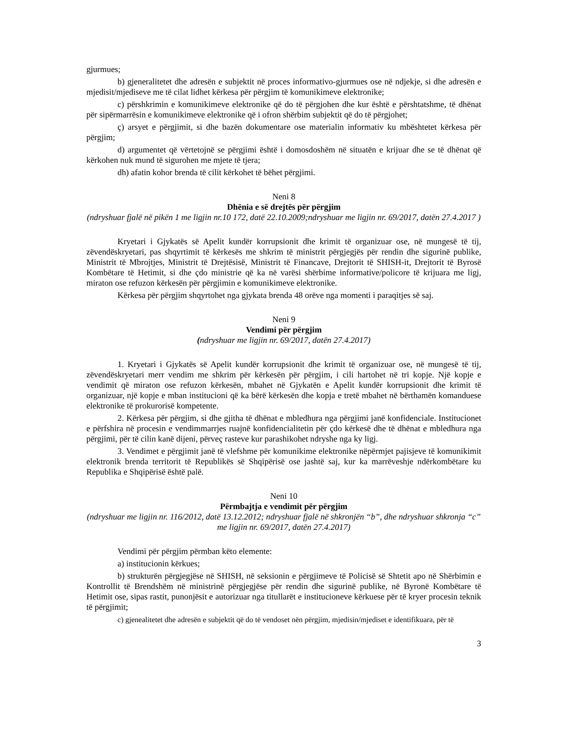gjurmues;
b) gjeneralitetet dhe adresën e subjektit në proces informativo-gjurmues ose në ndjekje, si dhe adresën e mjedisit/mjediseve me të cilat lidhet kërkesa për përgjim të komunikimeve elektronike;
c) përshkrimin e komunikimeve elektronike që do të përgjohen dhe kur është e përshtatshme, të dhënat për sipërmarrësin e komunikimeve elektronike që i ofron shërbim subjektit që do të përgjohet;
ç) arsyet e përgjimit, si dhe bazën dokumentare ose materialin informativ ku mbështetet kërkesa për përgjim;
d) argumentet që vërtetojnë se përgjimi është i domosdoshëm në situatën e krijuar dhe se të dhënat që kërkohen nuk mund të sigurohen me mjete të tjera;
dh) afatin kohor brenda të cilit kërkohet të bëhet përgjimi.
Neni 8
Dhënia e së drejtës për përgjim
(ndryshuar fjalë në pikën 1 me ligjin nr.10 172, datë 22.10.2009;ndryshuar me ligjin nr. 69/2017, datën 27.4.2017 )
Kryetari i Gjykatës së Apelit kundër korrupsionit dhe krimit të organizuar ose, në mungesë të tij, zëvendëskryetari, pas shqyrtimit të kërkesës me shkrim të ministrit përgjegjës për rendin dhe sigurinë publike, Ministrit të Mbrojtjes, Ministrit të Drejtësisë, Ministrit të Financave, Drejtorit të SHISH-it, Drejtorit të Byrosë Kombëtare të Hetimit, si dhe çdo ministrie që ka në varësi shërbime informative/policore të krijuara me ligj, miraton ose refuzon kërkesën për përgjimin e komunikimeve elektronike.
Kërkesa për përgjim shqyrtohet nga gjykata brenda 48 orëve nga momenti i paraqitjes së saj.
Neni 9
Vendimi për përgjim
(ndryshuar me ligjin nr. 69/2017, datën 27.4.2017)
1. Kryetari i Gjykatës së Apelit kundër korrupsionit dhe krimit të organizuar ose, në mungesë të tij, zëvendëskryetari merr vendim me shkrim për kërkesën për përgjim, i cili hartohet në tri kopje. Një kopje e vendimit që miraton ose refuzon kërkesën, mbahet në Gjykatën e Apelit kundër korrupsionit dhe krimit të organizuar, një kopje e mban institucioni që ka bërë kërkesën dhe kopja e tretë mbahet në bërthamën komanduese elektronike të prokurorisë kompetente.
2. Kërkesa për përgjim, si dhe gjitha të dhënat e mbledhura nga përgjimi janë konfidenciale. Institucionet e përfshira në procesin e vendimmarrjes ruajnë konfidencialitetin për çdo kërkesë dhe të dhënat e mbledhura nga përgjimi, për të cilin kanë dijeni, përveç rasteve kur parashikohet ndryshe nga ky ligj.
3. Vendimet e përgjimit janë të vlefshme për komunikime elektronike nëpërmjet pajisjeve të komunikimit elektronik brenda territorit të Republikës së Shqipërisë ose jashtë saj, kur ka marrëveshje ndërkombëtare ku Republika e Shqipërisë është palë.
Neni 10
Përmbajtja e vendimit për përgjim
(ndryshuar me ligjin nr. 116/2012, datë 13.12.2012; ndryshuar fjalë në shkronjën “b”, dhe ndryshuar shkronja “c” me ligjin nr. 69/2017, datën 27.4.2017)
Vendimi për përgjim përmban këto elemente:
a) institucionin kërkues;
b) strukturën përgjegjëse në SHISH, në seksionin e përgjimeve të Policisë së Shtetit apo në Shërbimin e Kontrollit të Brendshëm në ministrinë përgjegjëse për rendin dhe sigurinë publike, në Byronë Kombëtare të Hetimit ose, sipas rastit, punonjësit e autorizuar nga titullarët e institucioneve kërkuese për të kryer procesin teknik të përgjimit;
c) gjenealitetet dhe adresën e subjektit që do të vendoset nën përgjim, mjedisin/mjediset e identifikuara, për të
3